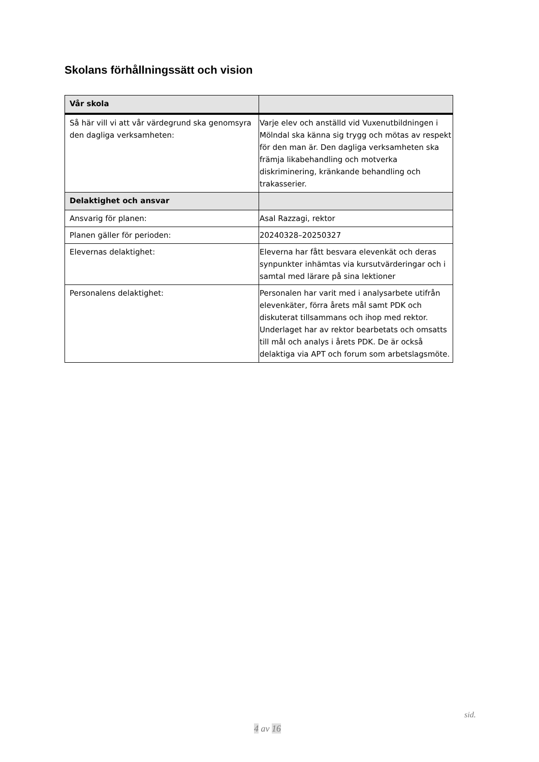Skolans förhållningssätt och vision
| Vår skola | |
| --- | --- |
| Så här vill vi att vår värdegrund ska genomsyra den dagliga verksamheten: | Varje elev och anställd vid Vuxenutbildningen i Mölndal ska känna sig trygg och mötas av respekt för den man är. Den dagliga verksamheten ska främja likabehandling och motverka diskriminering, kränkande behandling och trakasserier. |
| Delaktighet och ansvar | |
| Ansvarig för planen: | Asal Razzagi, rektor |
| Planen gäller för perioden: | 20240328–20250327 |
| Elevernas delaktighet: | Eleverna har fått besvara elevenkät och deras synpunkter inhämtas via kursutvärderingar och i samtal med lärare på sina lektioner |
| Personalens delaktighet: | Personalen har varit med i analysarbete utifrån elevenkäter, förra årets mål samt PDK och diskuterat tillsammans och ihop med rektor. Underlaget har av rektor bearbetats och omsatts till mål och analys i årets PDK. De är också delaktiga via APT och forum som arbetslagsmöte. |
sid.
4 av 16